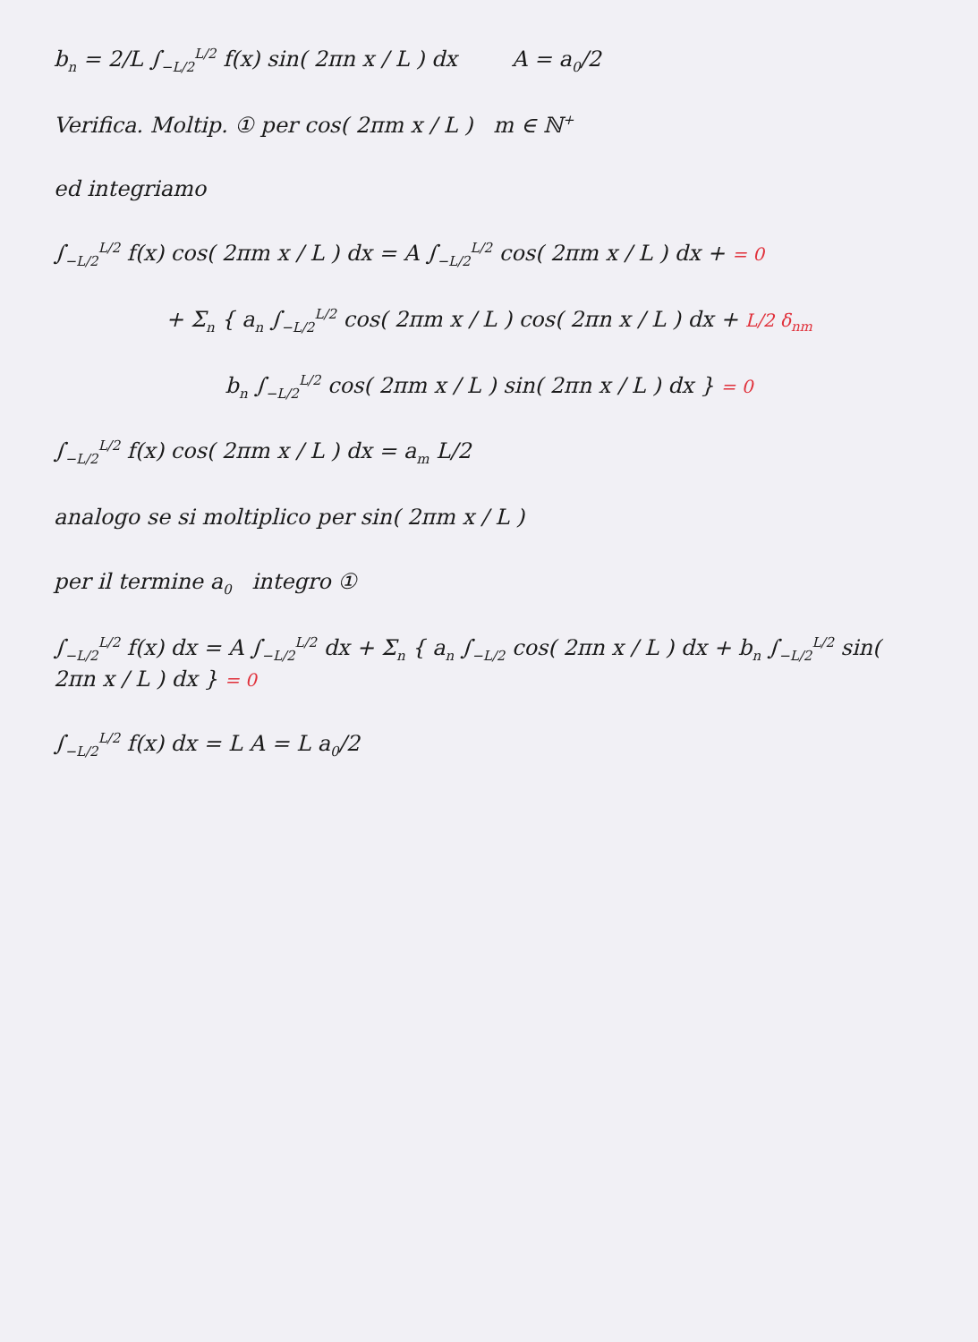b<sub>n</sub> = 2/L ∫<sub>−L/2</sub><sup>L/2</sup> f(x) sin( 2πn x / L ) dx A = a<sub>0</sub>/2
Verifica. Moltip. ① per cos( 2πm x / L ) m ∈ ℕ<sup>+</sup>
ed integriamo
∫<sub>−L/2</sub><sup>L/2</sup> f(x) cos( 2πm x / L ) dx = A ∫<sub>−L/2</sub><sup>L/2</sup> cos( 2πm x / L ) dx + = 0
+ Σ<sub>n</sub> { a<sub>n</sub> ∫<sub>−L/2</sub><sup>L/2</sup> cos( 2πm x / L ) cos( 2πn x / L ) dx + L/2 δ<sub>nm</sub>
b<sub>n</sub> ∫<sub>−L/2</sub><sup>L/2</sup> cos( 2πm x / L ) sin( 2πn x / L ) dx } = 0
∫<sub>−L/2</sub><sup>L/2</sup> f(x) cos( 2πm x / L ) dx = a<sub>m</sub> L/2
analogo se si moltiplico per sin( 2πm x / L )
per il termine a<sub>0</sub> integro ①
∫<sub>−L/2</sub><sup>L/2</sup> f(x) dx = A ∫<sub>−L/2</sub><sup>L/2</sup> dx + Σ<sub>n</sub> { a<sub>n</sub> ∫<sub>−L/2</sub> cos( 2πn x / L ) dx + b<sub>n</sub> ∫<sub>−L/2</sub><sup>L/2</sup> sin( 2πn x / L ) dx } = 0
∫<sub>−L/2</sub><sup>L/2</sup> f(x) dx = L A = L a<sub>0</sub>/2